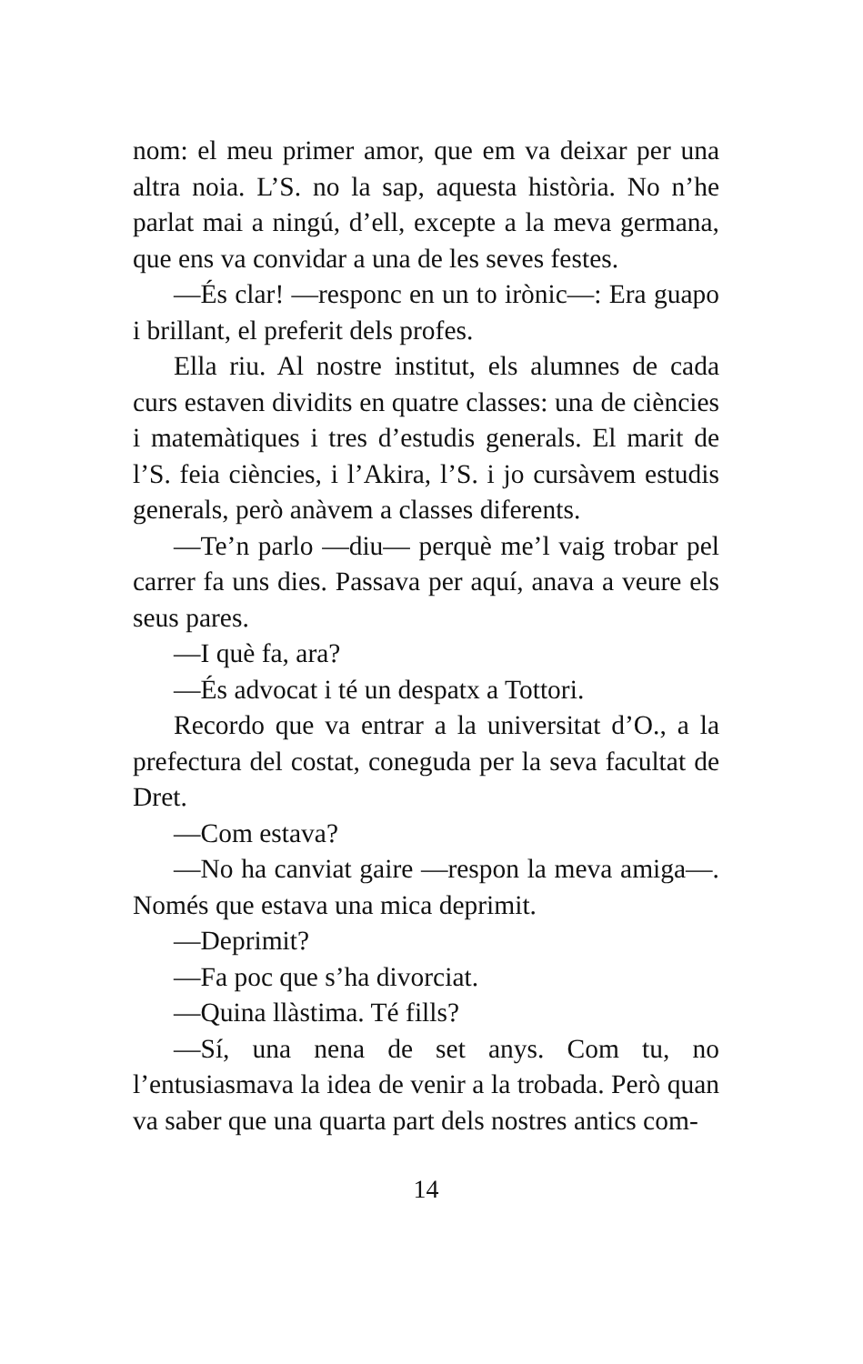nom: el meu primer amor, que em va deixar per una altra noia. L’S. no la sap, aquesta història. No n’he parlat mai a ningú, d’ell, excepte a la meva germana, que ens va convidar a una de les seves festes.
—És clar! —responc en un to irònic—: Era guapo i brillant, el preferit dels profes.
Ella riu. Al nostre institut, els alumnes de cada curs estaven dividits en quatre classes: una de ciències i matemàtiques i tres d’estudis generals. El marit de l’S. feia ciències, i l’Akira, l’S. i jo cursàvem estudis generals, però anàvem a classes diferents.
—Te’n parlo —diu— perquè me’l vaig trobar pel carrer fa uns dies. Passava per aquí, anava a veure els seus pares.
—I què fa, ara?
—És advocat i té un despatx a Tottori.
Recordo que va entrar a la universitat d’O., a la prefectura del costat, coneguda per la seva facultat de Dret.
—Com estava?
—No ha canviat gaire —respon la meva amiga—. Només que estava una mica deprimit.
—Deprimit?
—Fa poc que s’ha divorciat.
—Quina llàstima. Té fills?
—Sí, una nena de set anys. Com tu, no l’entusiasmava la idea de venir a la trobada. Però quan va saber que una quarta part dels nostres antics com-
14